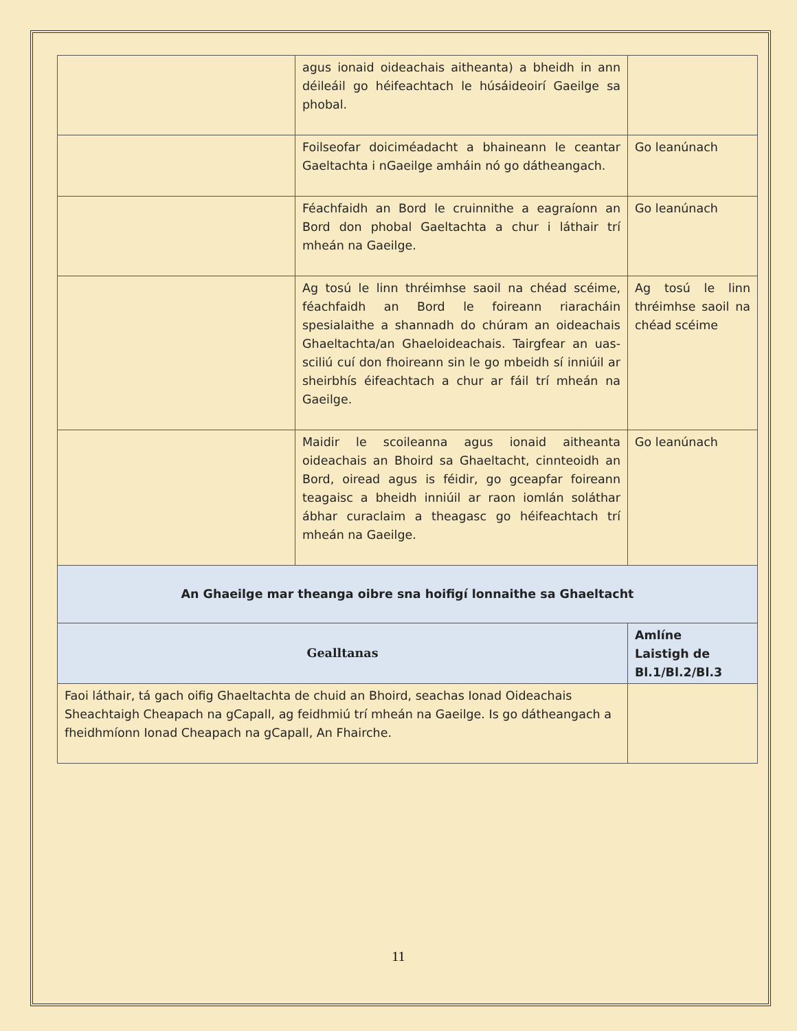| | agus ionaid oideachais aitheanta) a bheidh in ann déileáil go héifeachtach le húsáideoirí Gaeilge sa phobal. | |
| | Foilseofar doiciméadacht a bhaineann le ceantar Gaeltachta i nGaeilge amháin nó go dátheangach. | Go leanúnach |
| | Féachfaidh an Bord le cruinnithe a eagraíonn an Bord don phobal Gaeltachta a chur i láthair trí mheán na Gaeilge. | Go leanúnach |
| | Ag tosú le linn thréimhse saoil na chéad scéime, féachfaidh an Bord le foireann riaracháin spesialaithe a shannadh do chúram an oideachais Ghaeltachta/an Ghaeloideachais. Tairgfear an uas-sciliú cuí don fhoireann sin le go mbeidh sí inniúil ar sheirbhís éifeachtach a chur ar fáil trí mheán na Gaeilge. | Ag tosú le linn thréimhse saoil na chéad scéime |
| | Maidir le scoileanna agus ionaid aitheanta oideachais an Bhoird sa Ghaeltacht, cinnteoidh an Bord, oiread agus is féidir, go gceapfar foireann teagaisc a bheidh inniúil ar raon iomlán soláthar ábhar curaclaim a theagasc go héifeachtach trí mheán na Gaeilge. | Go leanúnach |
| An Ghaeilge mar theanga oibre sna hoifigí lonnaithe sa Ghaeltacht | | |
| Gealltanas | | Amlíne Laistigh de Bl.1/Bl.2/Bl.3 |
| Faoi láthair, tá gach oifig Ghaeltachta de chuid an Bhoird, seachas Ionad Oideachais Sheachtaigh Cheapach na gCapall, ag feidhmiú trí mheán na Gaeilge. Is go dátheangach a fheidhmíonn Ionad Cheapach na gCapall, An Fhairche. | | |
11